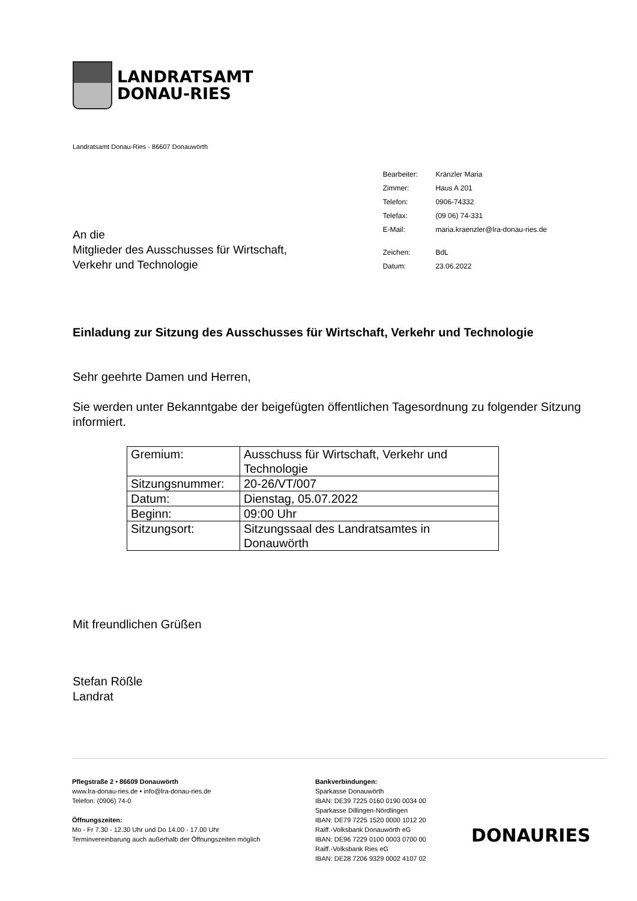LANDRATSAMT
DONAU-RIES
Landratsamt Donau-Ries - 86607 Donauwörth
An die
Mitglieder des Ausschusses für Wirtschaft,
Verkehr und Technologie
| Bearbeiter: | Kränzler Maria |
| Zimmer: | Haus A 201 |
| Telefon: | 0906-74332 |
| Telefax: | (09 06) 74-331 |
| E-Mail: | maria.kraenzler@lra-donau-ries.de |
| Zeichen: | BdL |
| Datum: | 23.06.2022 |
Einladung zur Sitzung des Ausschusses für Wirtschaft, Verkehr und Technologie
Sehr geehrte Damen und Herren,
Sie werden unter Bekanntgabe der beigefügten öffentlichen Tagesordnung zu folgender Sitzung informiert.
| Gremium: | Ausschuss für Wirtschaft, Verkehr und Technologie |
| Sitzungsnummer: | 20-26/VT/007 |
| Datum: | Dienstag, 05.07.2022 |
| Beginn: | 09:00 Uhr |
| Sitzungsort: | Sitzungssaal des Landratsamtes in Donauwörth |
Mit freundlichen Grüßen
Stefan Rößle
Landrat
Pflegstraße 2 • 86609 Donauwörth
www.lra-donau-ries.de • info@lra-donau-ries.de
Telefon: (0906) 74-0
Öffnungszeiten:
Mo - Fr 7.30 - 12.30 Uhr und Do 14.00 - 17.00 Uhr
Terminvereinbarung auch außerhalb der Öffnungszeiten möglich
Bankverbindungen:
Sparkasse Donauwörth
IBAN: DE39 7225 0160 0190 0034 00
Sparkasse Dillingen-Nördlingen
IBAN: DE79 7225 1520 0000 1012 20
Raiff.-Volksbank Donauwörth eG
IBAN: DE96 7229 0100 0003 0700 00
Raiff.-Volksbank Ries eG
IBAN: DE28 7206 9329 0002 4107 02
DONAURIES